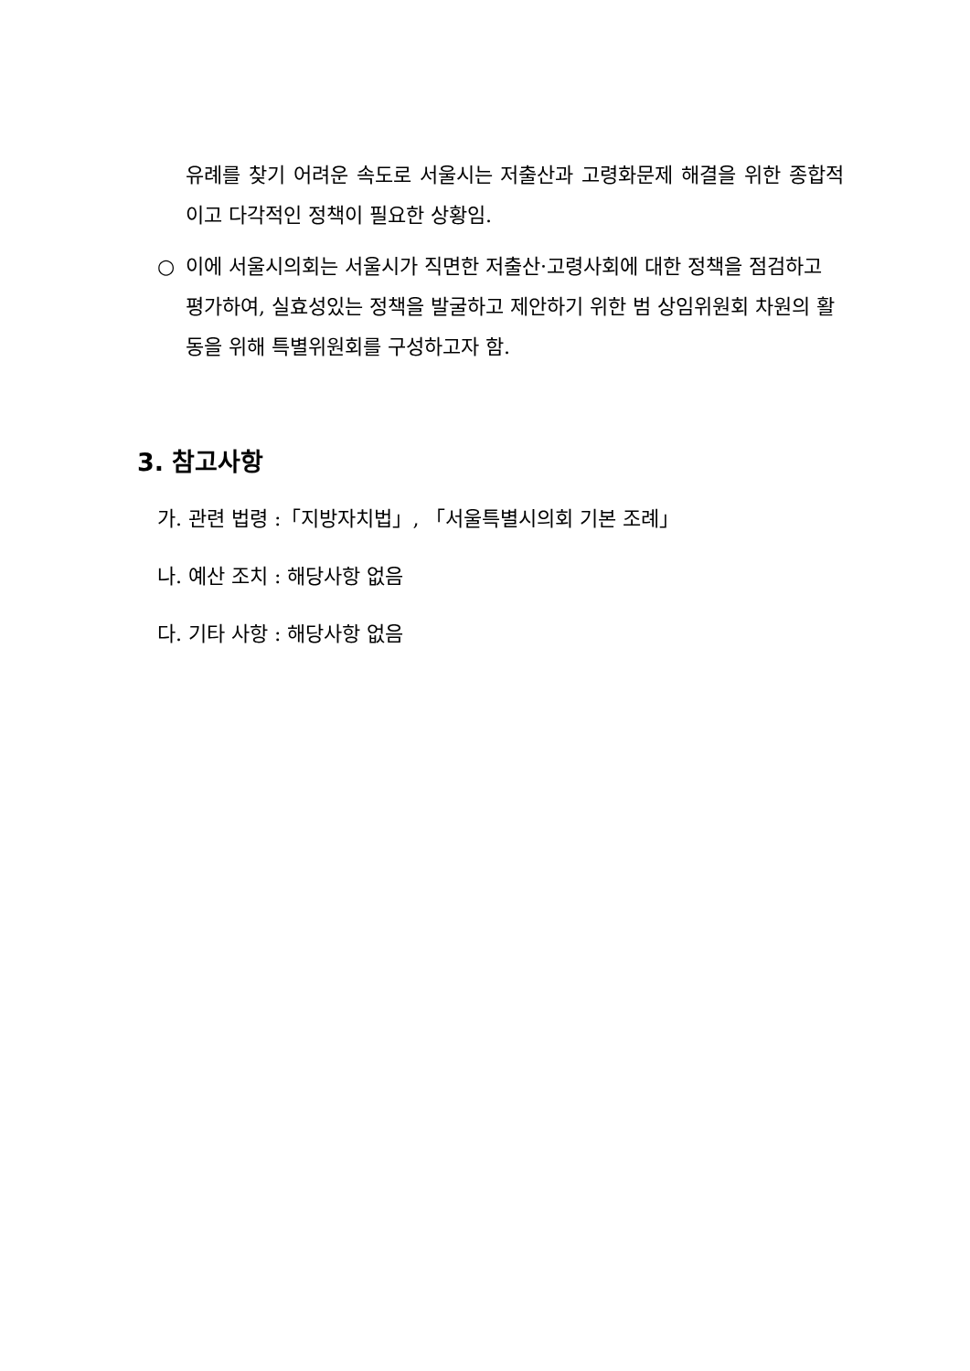유례를 찾기 어려운 속도로 서울시는 저출산과 고령화문제 해결을 위한 종합적이고 다각적인 정책이 필요한 상황임.
○ 이에 서울시의회는 서울시가 직면한 저출산·고령사회에 대한 정책을 점검하고 평가하여, 실효성있는 정책을 발굴하고 제안하기 위한 범 상임위원회 차원의 활동을 위해 특별위원회를 구성하고자 함.
3. 참고사항
가. 관련 법령 :「지방자치법」, 「서울특별시의회 기본 조례」
나. 예산 조치 : 해당사항 없음
다. 기타 사항 : 해당사항 없음